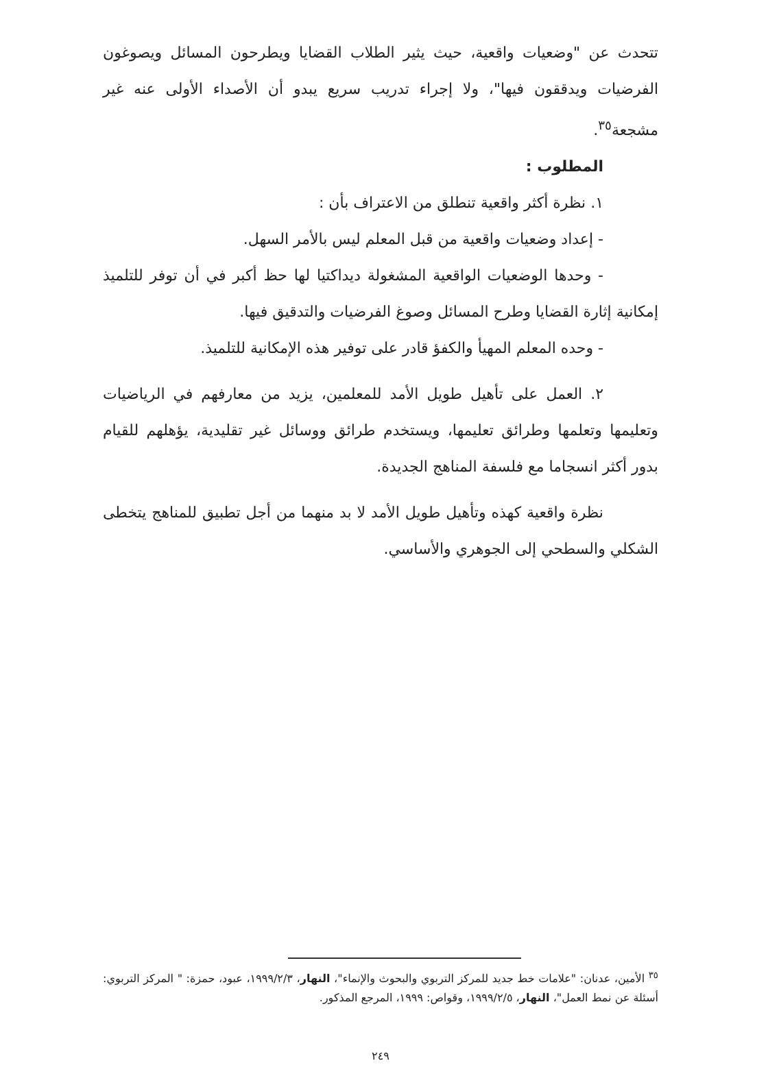تتحدث عن "وضعيات واقعية، حيث يثير الطلاب القضايا ويطرحون المسائل ويصوغون الفرضيات ويدققون فيها"، ولا إجراء تدريب سريع يبدو أن الأصداء الأولى عنه غير مشجعة<sup>٣٥</sup>.
المطلوب :
١. نظرة أكثر واقعية تنطلق من الاعتراف بأن :
- إعداد وضعيات واقعية من قبل المعلم ليس بالأمر السهل.
- وحدها الوضعيات الواقعية المشغولة ديداكتيا لها حظ أكبر في أن توفر للتلميذ إمكانية إثارة القضايا وطرح المسائل وصوغ الفرضيات والتدقيق فيها.
- وحده المعلم المهيأ والكفؤ قادر على توفير هذه الإمكانية للتلميذ.
٢. العمل على تأهيل طويل الأمد للمعلمين، يزيد من معارفهم في الرياضيات وتعليمها وتعلمها وطرائق تعليمها، ويستخدم طرائق ووسائل غير تقليدية، يؤهلهم للقيام بدور أكثر انسجاما مع فلسفة المناهج الجديدة.
نظرة واقعية كهذه وتأهيل طويل الأمد لا بد منهما من أجل تطبيق للمناهج يتخطى الشكلي والسطحي إلى الجوهري والأساسي.
<sup>٣٥</sup> الأمين، عدنان: "علامات خط جديد للمركز التربوي والبحوث والإنماء"، النهار، ١٩٩٩/٢/٣، عبود، حمزة: " المركز التربوي: أسئلة عن نمط العمل"، النهار، ١٩٩٩/٢/٥، وقواص: ١٩٩٩، المرجع المذكور.
٢٤٩